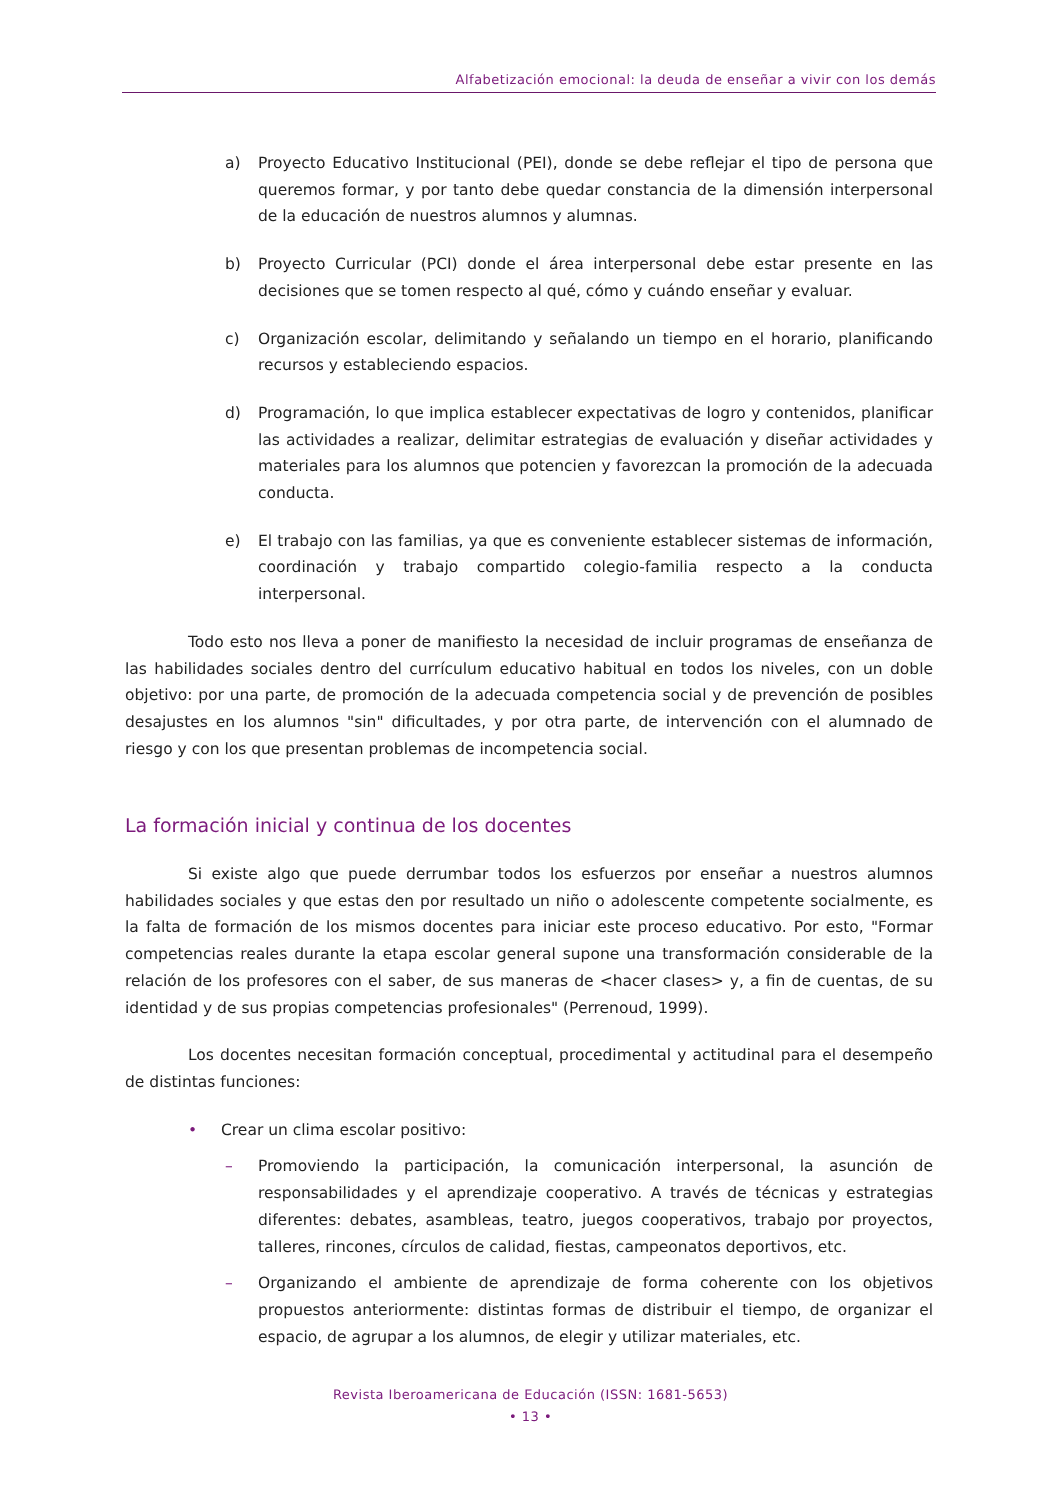Alfabetización emocional: la deuda de enseñar a vivir con los demás
a) Proyecto Educativo Institucional (PEI), donde se debe reflejar el tipo de persona que queremos formar, y por tanto debe quedar constancia de la dimensión interpersonal de la educación de nuestros alumnos y alumnas.
b) Proyecto Curricular (PCI) donde el área interpersonal debe estar presente en las decisiones que se tomen respecto al qué, cómo y cuándo enseñar y evaluar.
c) Organización escolar, delimitando y señalando un tiempo en el horario, planificando recursos y estableciendo espacios.
d) Programación, lo que implica establecer expectativas de logro y contenidos, planificar las actividades a realizar, delimitar estrategias de evaluación y diseñar actividades y materiales para los alumnos que potencien y favorezcan la promoción de la adecuada conducta.
e) El trabajo con las familias, ya que es conveniente establecer sistemas de información, coordinación y trabajo compartido colegio-familia respecto a la conducta interpersonal.
Todo esto nos lleva a poner de manifiesto la necesidad de incluir programas de enseñanza de las habilidades sociales dentro del currículum educativo habitual en todos los niveles, con un doble objetivo: por una parte, de promoción de la adecuada competencia social y de prevención de posibles desajustes en los alumnos "sin" dificultades, y por otra parte, de intervención con el alumnado de riesgo y con los que presentan problemas de incompetencia social.
La formación inicial y continua de los docentes
Si existe algo que puede derrumbar todos los esfuerzos por enseñar a nuestros alumnos habilidades sociales y que estas den por resultado un niño o adolescente competente socialmente, es la falta de formación de los mismos docentes para iniciar este proceso educativo. Por esto, "Formar competencias reales durante la etapa escolar general supone una transformación considerable de la relación de los profesores con el saber, de sus maneras de <hacer clases> y, a fin de cuentas, de su identidad y de sus propias competencias profesionales" (Perrenoud, 1999).
Los docentes necesitan formación conceptual, procedimental y actitudinal para el desempeño de distintas funciones:
• Crear un clima escolar positivo:
– Promoviendo la participación, la comunicación interpersonal, la asunción de responsabilidades y el aprendizaje cooperativo. A través de técnicas y estrategias diferentes: debates, asambleas, teatro, juegos cooperativos, trabajo por proyectos, talleres, rincones, círculos de calidad, fiestas, campeonatos deportivos, etc.
– Organizando el ambiente de aprendizaje de forma coherente con los objetivos propuestos anteriormente: distintas formas de distribuir el tiempo, de organizar el espacio, de agrupar a los alumnos, de elegir y utilizar materiales, etc.
Revista Iberoamericana de Educación (ISSN: 1681-5653)
• 13 •